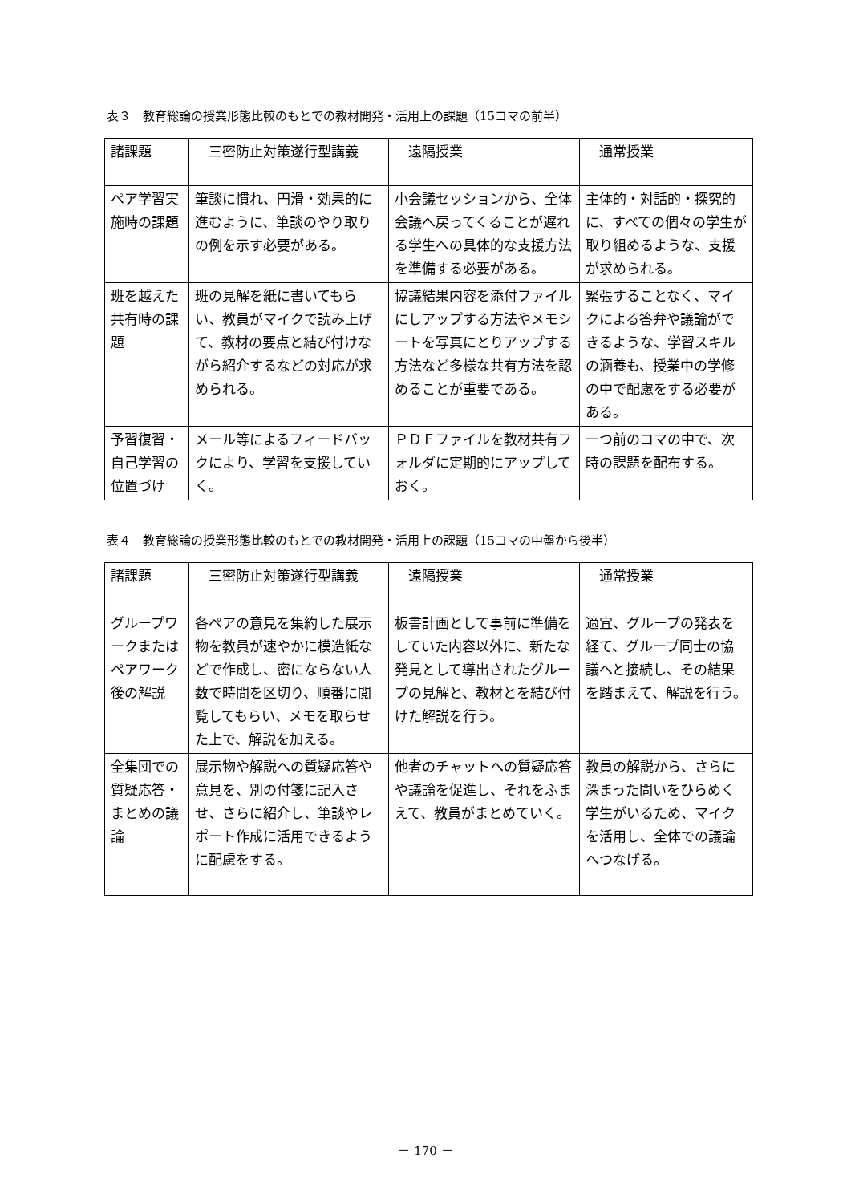表３　教育総論の授業形態比較のもとでの教材開発・活用上の課題（15コマの前半）
| 諸課題 | 三密防止対策遂行型講義 | 遠隔授業 | 通常授業 |
| ペア学習実施時の課題 | 筆談に慣れ、円滑・効果的に進むように、筆談のやり取りの例を示す必要がある。 | 小会議セッションから、全体会議へ戻ってくることが遅れる学生への具体的な支援方法を準備する必要がある。 | 主体的・対話的・探究的に、すべての個々の学生が取り組めるような、支援が求められる。 |
| 班を越えた共有時の課題 | 班の見解を紙に書いてもらい、教員がマイクで読み上げて、教材の要点と結び付けながら紹介するなどの対応が求められる。 | 協議結果内容を添付ファイルにしアップする方法やメモシートを写真にとりアップする方法など多様な共有方法を認めることが重要である。 | 緊張することなく、マイクによる答弁や議論ができるような、学習スキルの涵養も、授業中の学修の中で配慮をする必要がある。 |
| 予習復習・自己学習の位置づけ | メール等によるフィードバックにより、学習を支援していく。 | ＰＤＦファイルを教材共有フォルダに定期的にアップしておく。 | 一つ前のコマの中で、次時の課題を配布する。 |
表４　教育総論の授業形態比較のもとでの教材開発・活用上の課題（15コマの中盤から後半）
| 諸課題 | 三密防止対策遂行型講義 | 遠隔授業 | 通常授業 |
| グループワークまたはペアワーク後の解説 | 各ペアの意見を集約した展示物を教員が速やかに模造紙などで作成し、密にならない人数で時間を区切り、順番に閲覧してもらい、メモを取らせた上で、解説を加える。 | 板書計画として事前に準備をしていた内容以外に、新たな発見として導出されたグループの見解と、教材とを結び付けた解説を行う。 | 適宜、グループの発表を経て、グループ同士の協議へと接続し、その結果を踏まえて、解説を行う。 |
| 全集団での質疑応答・まとめの議論 | 展示物や解説への質疑応答や意見を、別の付箋に記入させ、さらに紹介し、筆談やレポート作成に活用できるように配慮をする。 | 他者のチャットへの質疑応答や議論を促進し、それをふまえて、教員がまとめていく。 | 教員の解説から、さらに深まった問いをひらめく学生がいるため、マイクを活用し、全体での議論へつなげる。 |
－ 170 －